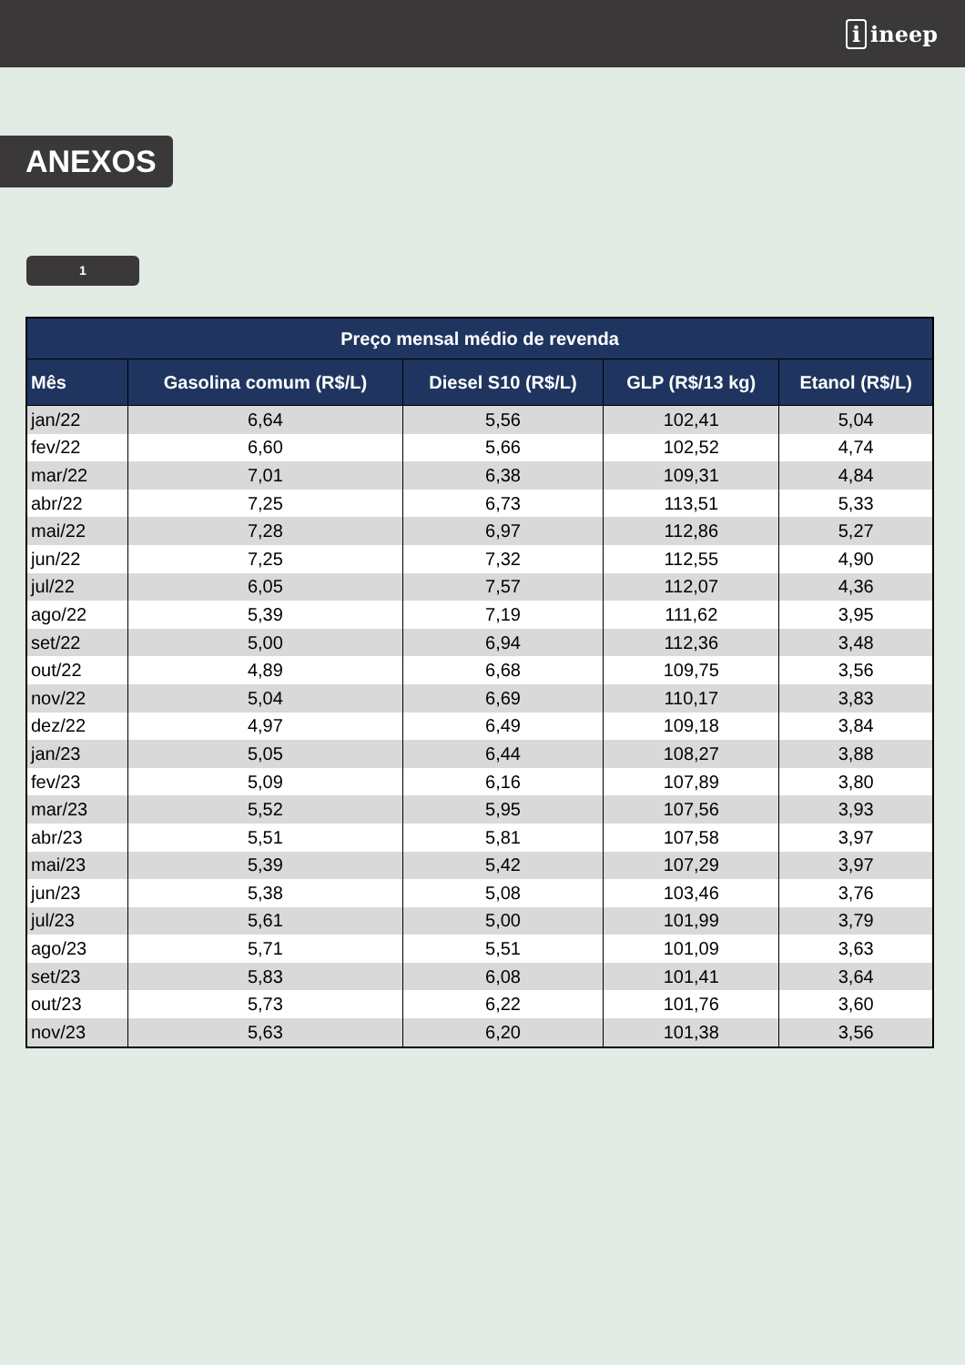i ineep
ANEXOS
1
| Preço mensal médio de revenda | | | | |
| --- | --- | --- | --- | --- |
| Mês | Gasolina comum (R$/L) | Diesel S10 (R$/L) | GLP (R$/13 kg) | Etanol (R$/L) |
| jan/22 | 6,64 | 5,56 | 102,41 | 5,04 |
| fev/22 | 6,60 | 5,66 | 102,52 | 4,74 |
| mar/22 | 7,01 | 6,38 | 109,31 | 4,84 |
| abr/22 | 7,25 | 6,73 | 113,51 | 5,33 |
| mai/22 | 7,28 | 6,97 | 112,86 | 5,27 |
| jun/22 | 7,25 | 7,32 | 112,55 | 4,90 |
| jul/22 | 6,05 | 7,57 | 112,07 | 4,36 |
| ago/22 | 5,39 | 7,19 | 111,62 | 3,95 |
| set/22 | 5,00 | 6,94 | 112,36 | 3,48 |
| out/22 | 4,89 | 6,68 | 109,75 | 3,56 |
| nov/22 | 5,04 | 6,69 | 110,17 | 3,83 |
| dez/22 | 4,97 | 6,49 | 109,18 | 3,84 |
| jan/23 | 5,05 | 6,44 | 108,27 | 3,88 |
| fev/23 | 5,09 | 6,16 | 107,89 | 3,80 |
| mar/23 | 5,52 | 5,95 | 107,56 | 3,93 |
| abr/23 | 5,51 | 5,81 | 107,58 | 3,97 |
| mai/23 | 5,39 | 5,42 | 107,29 | 3,97 |
| jun/23 | 5,38 | 5,08 | 103,46 | 3,76 |
| jul/23 | 5,61 | 5,00 | 101,99 | 3,79 |
| ago/23 | 5,71 | 5,51 | 101,09 | 3,63 |
| set/23 | 5,83 | 6,08 | 101,41 | 3,64 |
| out/23 | 5,73 | 6,22 | 101,76 | 3,60 |
| nov/23 | 5,63 | 6,20 | 101,38 | 3,56 |